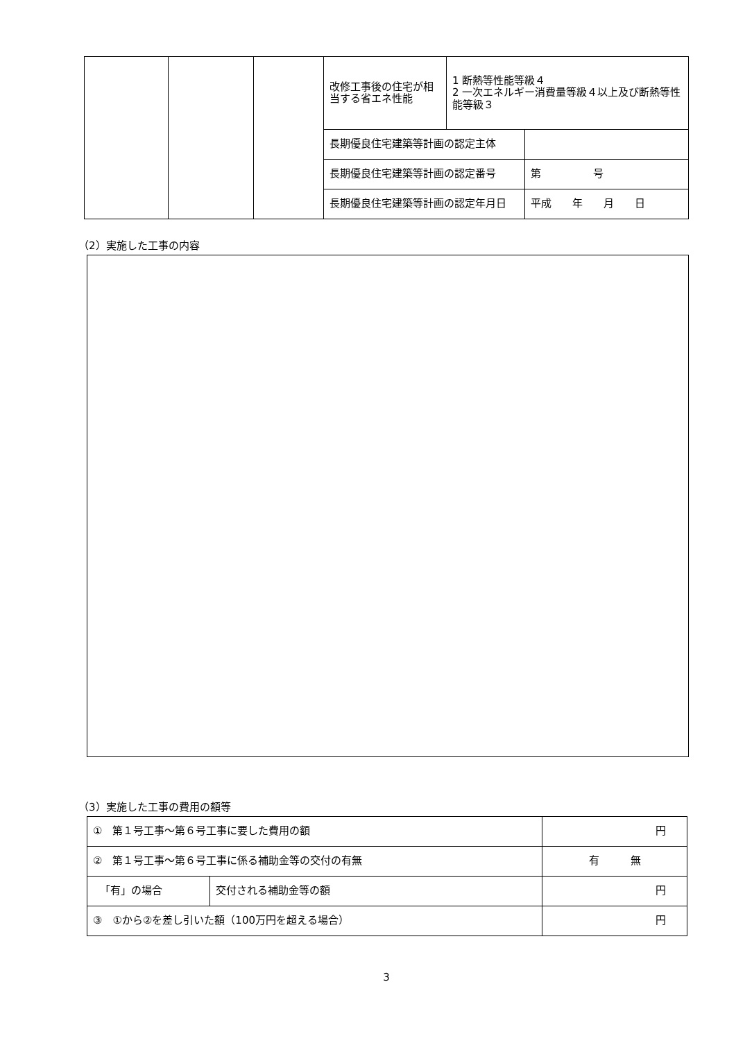| | | | 改修工事後の住宅が相当する省エネ性能 | 1 断熱等性能等級４ 2 一次エネルギー消費量等級４以上及び断熱等性能等級３ | |
| | | | 長期優良住宅建築等計画の認定主体 | | |
| | | | 長期優良住宅建築等計画の認定番号 | | 第 号 |
| | | | 長期優良住宅建築等計画の認定年月日 | | 平成 年 月 日 |
（2）実施した工事の内容
（3）実施した工事の費用の額等
| ① 第１号工事～第６号工事に要した費用の額 | | 円 |
| ② 第１号工事～第６号工事に係る補助金等の交付の有無 | | 有 無 |
| 「有」の場合 | 交付される補助金等の額 | 円 |
| ③ ①から②を差し引いた額（100万円を超える場合） | | 円 |
3